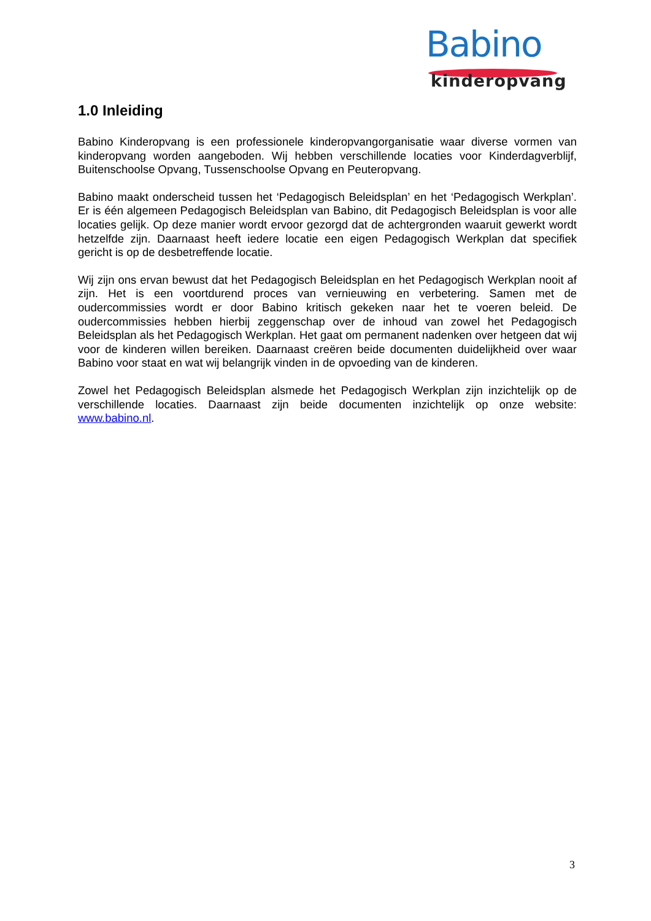Babino
kinderopvang
1.0 Inleiding
Babino Kinderopvang is een professionele kinderopvangorganisatie waar diverse vormen van kinderopvang worden aangeboden. Wij hebben verschillende locaties voor Kinderdagverblijf, Buitenschoolse Opvang, Tussenschoolse Opvang en Peuteropvang.
Babino maakt onderscheid tussen het ‘Pedagogisch Beleidsplan’ en het ‘Pedagogisch Werkplan’. Er is één algemeen Pedagogisch Beleidsplan van Babino, dit Pedagogisch Beleidsplan is voor alle locaties gelijk. Op deze manier wordt ervoor gezorgd dat de achtergronden waaruit gewerkt wordt hetzelfde zijn. Daarnaast heeft iedere locatie een eigen Pedagogisch Werkplan dat specifiek gericht is op de desbetreffende locatie.
Wij zijn ons ervan bewust dat het Pedagogisch Beleidsplan en het Pedagogisch Werkplan nooit af zijn. Het is een voortdurend proces van vernieuwing en verbetering. Samen met de oudercommissies wordt er door Babino kritisch gekeken naar het te voeren beleid. De oudercommissies hebben hierbij zeggenschap over de inhoud van zowel het Pedagogisch Beleidsplan als het Pedagogisch Werkplan. Het gaat om permanent nadenken over hetgeen dat wij voor de kinderen willen bereiken. Daarnaast creëren beide documenten duidelijkheid over waar Babino voor staat en wat wij belangrijk vinden in de opvoeding van de kinderen.
Zowel het Pedagogisch Beleidsplan alsmede het Pedagogisch Werkplan zijn inzichtelijk op de verschillende locaties. Daarnaast zijn beide documenten inzichtelijk op onze website: www.babino.nl.
3